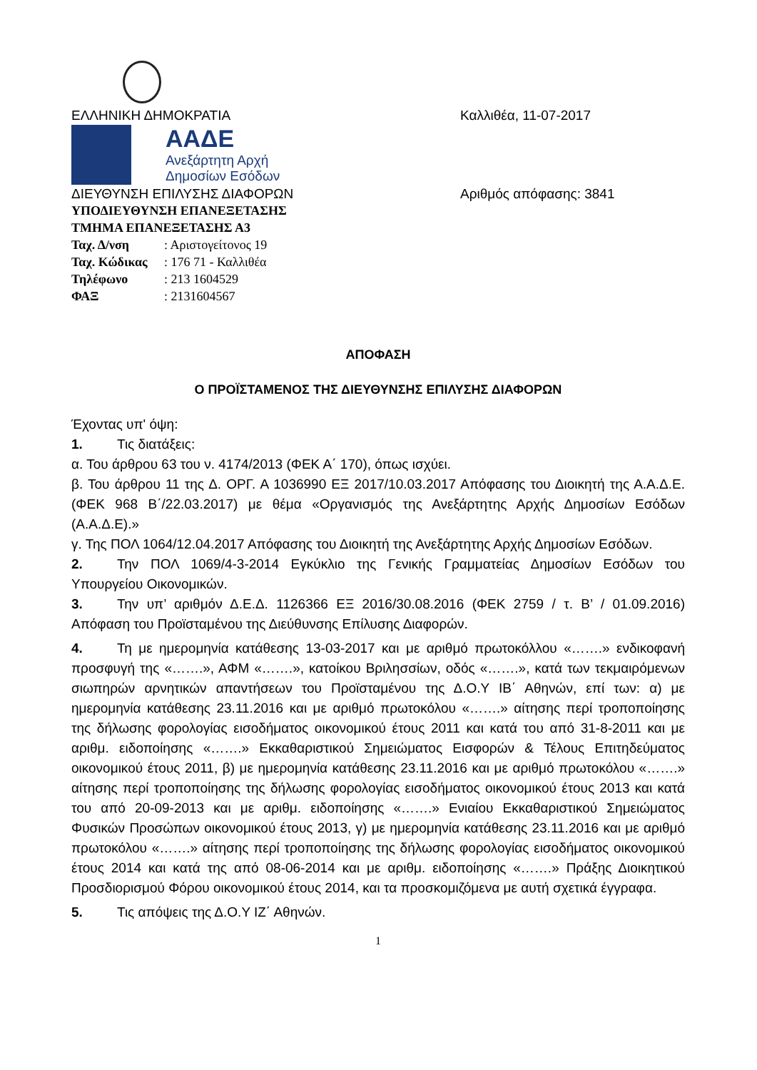ΕΛΛΗΝΙΚΗ ΔΗΜΟΚΡΑΤΙΑ Καλλιθέα, 11-07-2017
ΑΑΔΕ
Ανεξάρτητη Αρχή
Δημοσίων Εσόδων
ΔΙΕΥΘΥΝΣΗ ΕΠΙΛΥΣΗΣ ΔΙΑΦΟΡΩΝ Αριθμός απόφασης: 3841
ΥΠΟΔΙΕΥΘΥΝΣΗ ΕΠΑΝΕΞΕΤΑΣΗΣ
ΤΜΗΜΑ ΕΠΑΝΕΞΕΤΑΣΗΣ Α3
Ταχ. Δ/νση: Αριστογείτονος 19
Ταχ. Κώδικας: 176 71 - Καλλιθέα
Τηλέφωνο: 213 1604529
ΦΑΞ: 2131604567
ΑΠΟΦΑΣΗ
Ο ΠΡΟΪΣΤΑΜΕΝΟΣ ΤΗΣ ΔΙΕΥΘΥΝΣΗΣ ΕΠΙΛΥΣΗΣ ΔΙΑΦΟΡΩΝ
Έχοντας υπ' όψη:
1. Τις διατάξεις:
α. Του άρθρου 63 του ν. 4174/2013 (ΦΕΚ Α΄ 170), όπως ισχύει.
β. Του άρθρου 11 της Δ. ΟΡΓ. Α 1036990 ΕΞ 2017/10.03.2017 Απόφασης του Διοικητή της Α.Α.Δ.Ε. (ΦΕΚ 968 Β΄/22.03.2017) με θέμα «Οργανισμός της Ανεξάρτητης Αρχής Δημοσίων Εσόδων (Α.Α.Δ.Ε).»
γ. Της ΠΟΛ 1064/12.04.2017 Απόφασης του Διοικητή της Ανεξάρτητης Αρχής Δημοσίων Εσόδων.
2. Την ΠΟΛ 1069/4-3-2014 Εγκύκλιο της Γενικής Γραμματείας Δημοσίων Εσόδων του Υπουργείου Οικονομικών.
3. Την υπ’ αριθμόν Δ.Ε.Δ. 1126366 ΕΞ 2016/30.08.2016 (ΦΕΚ 2759 / τ. Β’ / 01.09.2016) Απόφαση του Προϊσταμένου της Διεύθυνσης Επίλυσης Διαφορών.
4. Τη με ημερομηνία κατάθεσης 13-03-2017 και με αριθμό πρωτοκόλλου «…….» ενδικοφανή προσφυγή της «…….», ΑΦΜ «…….», κατοίκου Βριλησσίων, οδός «…….», κατά των τεκμαιρόμενων σιωπηρών αρνητικών απαντήσεων του Προϊσταμένου της Δ.Ο.Υ ΙΒ΄ Αθηνών, επί των: α) με ημερομηνία κατάθεσης 23.11.2016 και με αριθμό πρωτοκόλου «…….» αίτησης περί τροποποίησης της δήλωσης φορολογίας εισοδήματος οικονομικού έτους 2011 και κατά του από 31-8-2011 και με αριθμ. ειδοποίησης «…….» Εκκαθαριστικού Σημειώματος Εισφορών & Τέλους Επιτηδεύματος οικονομικού έτους 2011, β) με ημερομηνία κατάθεσης 23.11.2016 και με αριθμό πρωτοκόλου «…….» αίτησης περί τροποποίησης της δήλωσης φορολογίας εισοδήματος οικονομικού έτους 2013 και κατά του από 20-09-2013 και με αριθμ. ειδοποίησης «…….» Ενιαίου Εκκαθαριστικού Σημειώματος Φυσικών Προσώπων οικονομικού έτους 2013, γ) με ημερομηνία κατάθεσης 23.11.2016 και με αριθμό πρωτοκόλου «…….» αίτησης περί τροποποίησης της δήλωσης φορολογίας εισοδήματος οικονομικού έτους 2014 και κατά της από 08-06-2014 και με αριθμ. ειδοποίησης «…….» Πράξης Διοικητικού Προσδιορισμού Φόρου οικονομικού έτους 2014, και τα προσκομιζόμενα με αυτή σχετικά έγγραφα.
5. Τις απόψεις της Δ.Ο.Υ ΙΖ΄ Αθηνών.
1